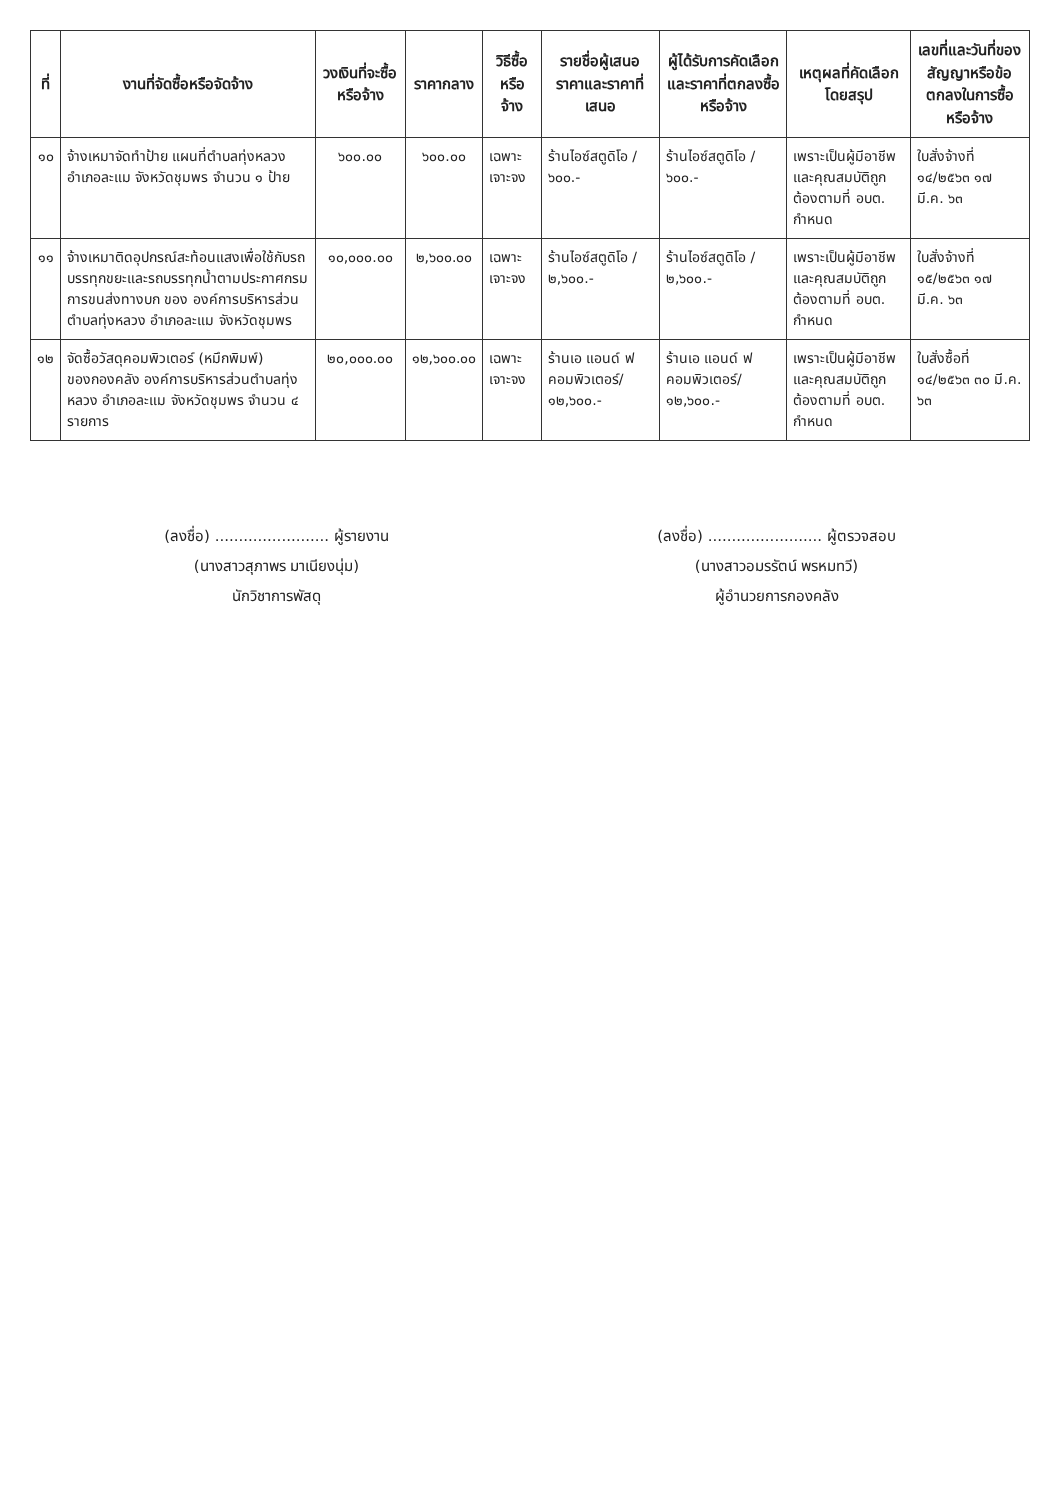| ที่ | งานที่จัดซื้อหรือจัดจ้าง | วงเงินที่จะซื้อหรือจ้าง | ราคากลาง | วิธีซื้อหรือจ้าง | รายชื่อผู้เสนอราคาและราคาที่เสนอ | ผู้ได้รับการคัดเลือกและราคาที่ตกลงซื้อหรือจ้าง | เหตุผลที่คัดเลือกโดยสรุป | เลขที่และวันที่ของสัญญาหรือข้อตกลงในการซื้อหรือจ้าง |
| --- | --- | --- | --- | --- | --- | --- | --- | --- |
| ๑๐ | จ้างเหมาจัดทำป้าย แผนที่ตำบลทุ่งหลวง อำเภอละแม จังหวัดชุมพร จำนวน ๑ ป้าย | ๖๐๐.๐๐ | ๖๐๐.๐๐ | เฉพาะเจาะจง | ร้านไอซ์สตูดิโอ / ๖๐๐.- | ร้านไอซ์สตูดิโอ / ๖๐๐.- | เพราะเป็นผู้มีอาชีพและคุณสมบัติถูกต้องตามที่ อบต. กำหนด | ใบสั่งจ้างที่ ๑๔/๒๕๖๓ ๑๗ มี.ค. ๖๓ |
| ๑๑ | จ้างเหมาติดอุปกรณ์สะท้อนแสงเพื่อใช้กับรถบรรทุกขยะและรถบรรทุกน้ำตามประกาศกรมการขนส่งทางบก ของ องค์การบริหารส่วนตำบลทุ่งหลวง อำเภอละแม จังหวัดชุมพร | ๑๐,๐๐๐.๐๐ | ๒,๖๐๐.๐๐ | เฉพาะเจาะจง | ร้านไอซ์สตูดิโอ / ๒,๖๐๐.- | ร้านไอซ์สตูดิโอ / ๒,๖๐๐.- | เพราะเป็นผู้มีอาชีพและคุณสมบัติถูกต้องตามที่ อบต. กำหนด | ใบสั่งจ้างที่ ๑๕/๒๕๖๓ ๑๗ มี.ค. ๖๓ |
| ๑๒ | จัดซื้อวัสดุคอมพิวเตอร์ (หมึกพิมพ์) ของกองคลัง องค์การบริหารส่วนตำบลทุ่งหลวง อำเภอละแม จังหวัดชุมพร จำนวน ๔ รายการ | ๒๐,๐๐๐.๐๐ | ๑๒,๖๐๐.๐๐ | เฉพาะเจาะจง | ร้านเอ แอนด์ ฟ คอมพิวเตอร์/ ๑๒,๖๐๐.- | ร้านเอ แอนด์ ฟ คอมพิวเตอร์/ ๑๒,๖๐๐.- | เพราะเป็นผู้มีอาชีพและคุณสมบัติถูกต้องตามที่ อบต. กำหนด | ใบสั่งซื้อที่ ๑๔/๒๕๖๓ ๓๐ มี.ค. ๖๓ |
(ลงชื่อ) ........................ ผู้รายงาน
(นางสาวสุภาพร มาเนียงนุ่ม)
นักวิชาการพัสดุ
(ลงชื่อ) ........................ ผู้ตรวจสอบ
(นางสาวอมรรัตน์ พรหมทวี)
ผู้อำนวยการกองคลัง